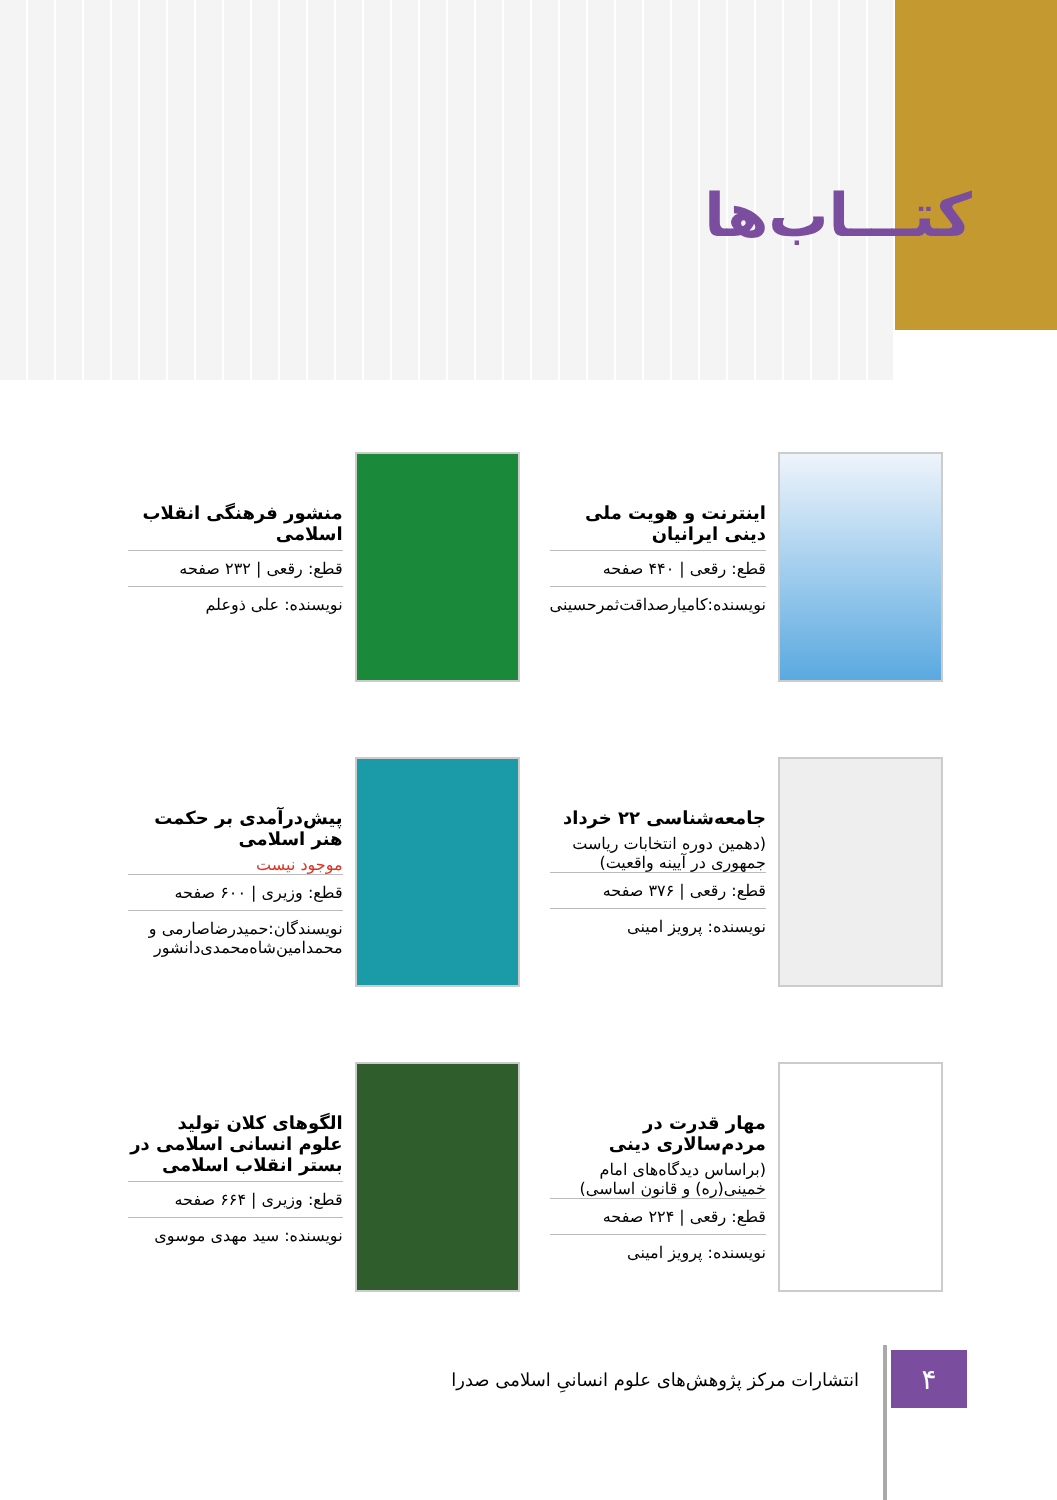کتـــاب‌ها
اینترنت و هویت ملی دینی ایرانیان
قطع: رقعی | ۴۴۰ صفحه
نویسنده:کامیارصداقت‌ثمرحسینی
منشور فرهنگی انقلاب اسلامی
قطع: رقعی | ۲۳۲ صفحه
نویسنده: علی ذوعلم
جامعه‌شناسی ۲۲ خرداد
(دهمین دوره انتخابات ریاست جمهوری در آیینه واقعیت)
قطع: رقعی | ۳۷۶ صفحه
نویسنده: پرویز امینی
پیش‌درآمدی بر حکمت هنر اسلامی
موجود نیست
قطع: وزیری | ۶۰۰ صفحه
نویسندگان:حمیدرضاصارمی و محمدامین‌شاه‌محمدی‌دانشور
مهار قدرت در مردم‌سالاری دینی
(براساس دیدگاه‌های امام خمینی(ره) و قانون اساسی)
قطع: رقعی | ۲۲۴ صفحه
نویسنده: پرویز امینی
الگوهای کلان تولید علوم انسانی اسلامی در بستر انقلاب اسلامی
قطع: وزیری | ۶۶۴ صفحه
نویسنده: سید مهدی موسوی
۴
انتشارات مرکز پژوهش‌های علوم انسانیِ اسلامی صدرا